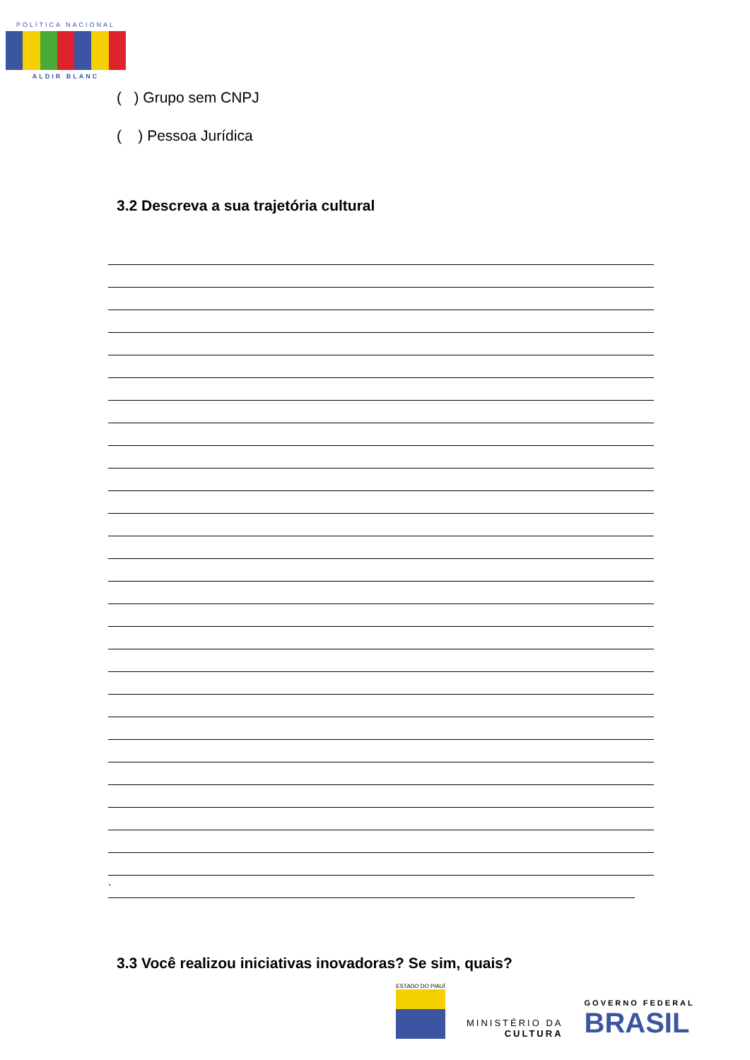POLÍTICA NACIONAL
ALDIR BLANC
( ) Grupo sem CNPJ
( ) Pessoa Jurídica
3.2 Descreva a sua trajetória cultural
.
3.3 Você realizou iniciativas inovadoras? Se sim, quais?
ESTADO DO PIAUÍ
MINISTÉRIO DA
CULTURA
GOVERNO FEDERAL
BRASIL